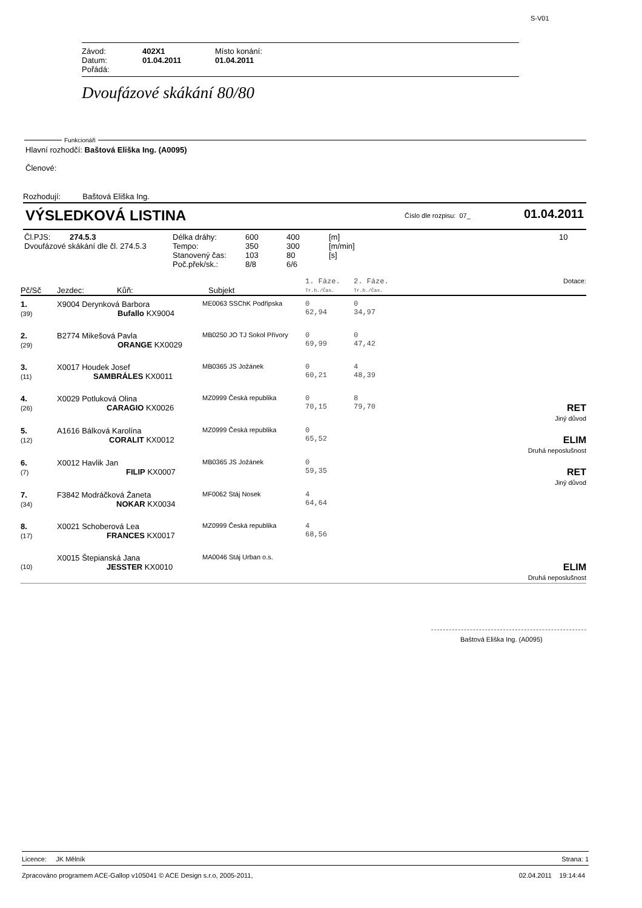S-V01
| Závod: | 402X1 | Místo konání: |
| Datum: | 01.04.2011 | 01.04.2011 |
| Pořádá: | | |
Dvoufázové skákání 80/80
Funkcionáři
Hlavní rozhodčí: Baštová Eliška Ing. (A0095)
Členové:
Rozhodují: Baštová Eliška Ing.
VÝSLEDKOVÁ LISTINA Číslo dle rozpisu: 07_ 01.04.2011
| Čl.PJS: | 274.5.3 | Délka dráhy: | 600 | 400 | [m] | 10 |
| Dvoufázové skákání dle čl. 274.5.3 | | Tempo: | 350 | 300 | [m/min] | |
| | | Stanovený čas: | 103 | 80 | [s] | |
| | | Poč.přek/sk.: | 8/8 | 6/6 | | |
| Pč/Sč | Jezdec: Kůň: | Subjekt | 1. Fáze. Tr.b./Čas. | 2. Fáze. Tr.b./Čas. | Dotace: |
| 1. (39) | X9004 Derynková Barbora Bufallo KX9004 | ME0063 SSChK Podřipska | 0 62,94 | 0 34,97 | |
| 2. (29) | B2774 Mikešová Pavla ORANGE KX0029 | MB0250 JO TJ Sokol Přívory | 0 69,99 | 0 47,42 | |
| 3. (11) | X0017 Houdek Josef SAMBRÁLES KX0011 | MB0365 JS Jožánek | 0 60,21 | 4 48,39 | |
| 4. (26) | X0029 Potluková Olina CARAGIO KX0026 | MZ0999 Česká republika | 0 70,15 | 8 79,70 | RET Jiný důvod |
| 5. (12) | A1616 Bálková Karolína CORALIT KX0012 | MZ0999 Česká republika | 0 65,52 | | ELIM Druhá neposlušnost |
| 6. (7) | X0012 Havlik Jan FILIP KX0007 | MB0365 JS Jožánek | 0 59,35 | | RET Jiný důvod |
| 7. (34) | F3842 Modráčková Žaneta NOKAR KX0034 | MF0062 Stáj Nosek | 4 64,64 | | |
| 8. (17) | X0021 Schoberová Lea FRANCES KX0017 | MZ0999 Česká republika | 4 68,56 | | |
| (10) | X0015 Štepianská Jana JESSTER KX0010 | MA0046 Stáj Urban o.s. | | | ELIM Druhá neposlušnost |
Baštová Eliška Ing. (A0095)
Licence: JK Mělník Strana: 1
Zpracováno programem ACE-Gallop v105041 © ACE Design s.r.o, 2005-2011, 02.04.2011 19:14:44